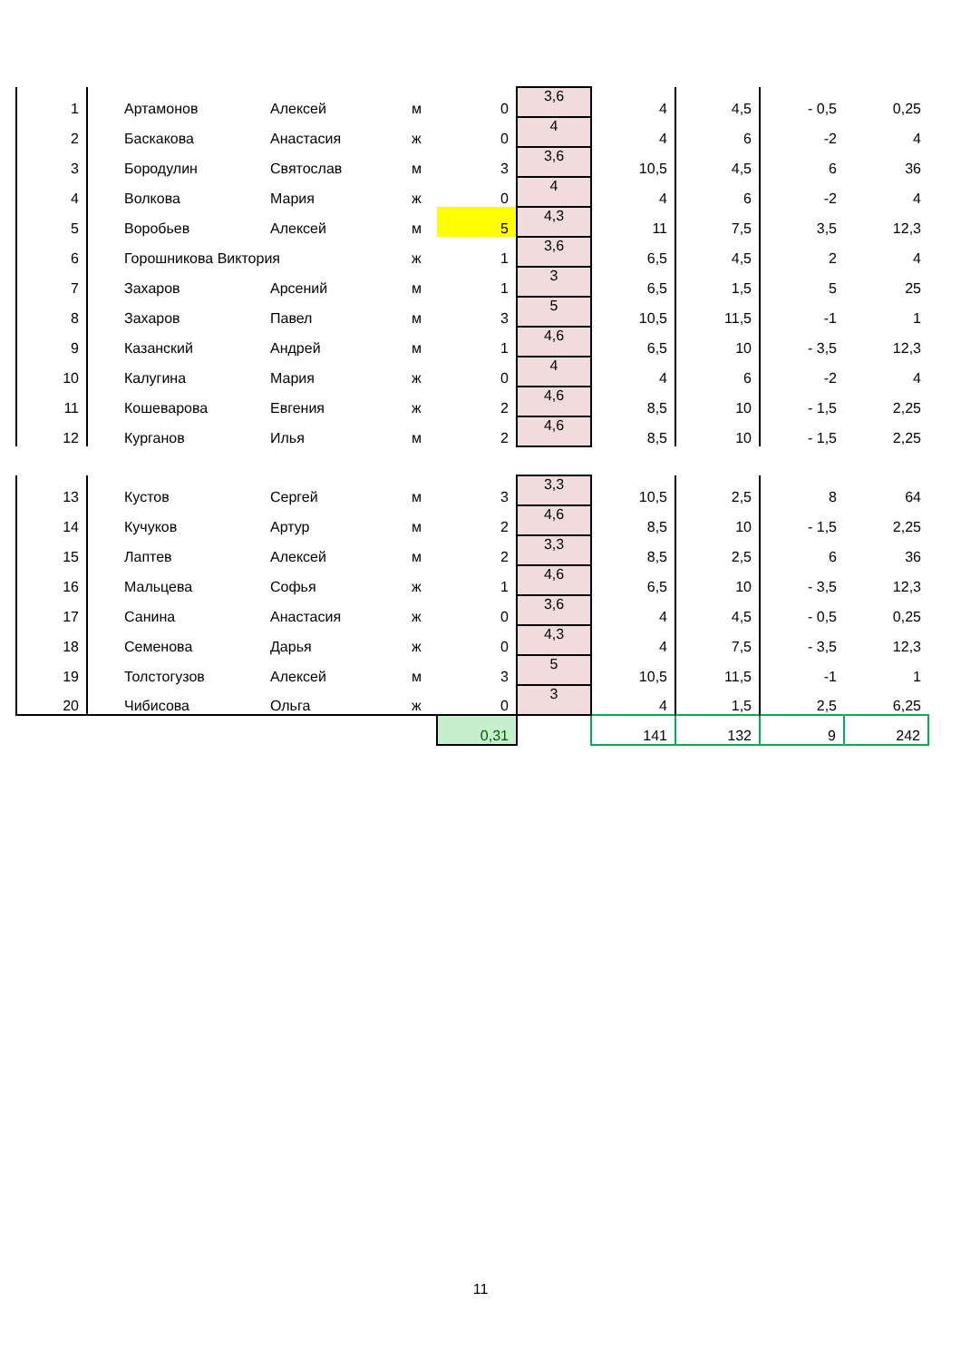| 1 | Артамонов | Алексей | м | 0 | 3,6 | 4 | 4,5 | - 0,5 | 0,25 |
| 2 | Баскакова | Анастасия | ж | 0 | 4 | 4 | 6 | -2 | 4 |
| 3 | Бородулин | Святослав | м | 3 | 3,6 | 10,5 | 4,5 | 6 | 36 |
| 4 | Волкова | Мария | ж | 0 | 4 | 4 | 6 | -2 | 4 |
| 5 | Воробьев | Алексей | м | 5 | 4,3 | 11 | 7,5 | 3,5 | 12,3 |
| 6 | Горошникова Виктория | | ж | 1 | 3,6 | 6,5 | 4,5 | 2 | 4 |
| 7 | Захаров | Арсений | м | 1 | 3 | 6,5 | 1,5 | 5 | 25 |
| 8 | Захаров | Павел | м | 3 | 5 | 10,5 | 11,5 | -1 | 1 |
| 9 | Казанский | Андрей | м | 1 | 4,6 | 6,5 | 10 | - 3,5 | 12,3 |
| 10 | Калугина | Мария | ж | 0 | 4 | 4 | 6 | -2 | 4 |
| 11 | Кошеварова | Евгения | ж | 2 | 4,6 | 8,5 | 10 | - 1,5 | 2,25 |
| 12 | Курганов | Илья | м | 2 | 4,6 | 8,5 | 10 | - 1,5 | 2,25 |
| 13 | Кустов | Сергей | м | 3 | 3,3 | 10,5 | 2,5 | 8 | 64 |
| 14 | Кучуков | Артур | м | 2 | 4,6 | 8,5 | 10 | - 1,5 | 2,25 |
| 15 | Лаптев | Алексей | м | 2 | 3,3 | 8,5 | 2,5 | 6 | 36 |
| 16 | Мальцева | Софья | ж | 1 | 4,6 | 6,5 | 10 | - 3,5 | 12,3 |
| 17 | Санина | Анастасия | ж | 0 | 3,6 | 4 | 4,5 | - 0,5 | 0,25 |
| 18 | Семенова | Дарья | ж | 0 | 4,3 | 4 | 7,5 | - 3,5 | 12,3 |
| 19 | Толстогузов | Алексей | м | 3 | 5 | 10,5 | 11,5 | -1 | 1 |
| 20 | Чибисова | Ольга | ж | 0 | 3 | 4 | 1,5 | 2,5 | 6,25 |
| | | | | 0,31 | | 141 | 132 | 9 | 242 |
11